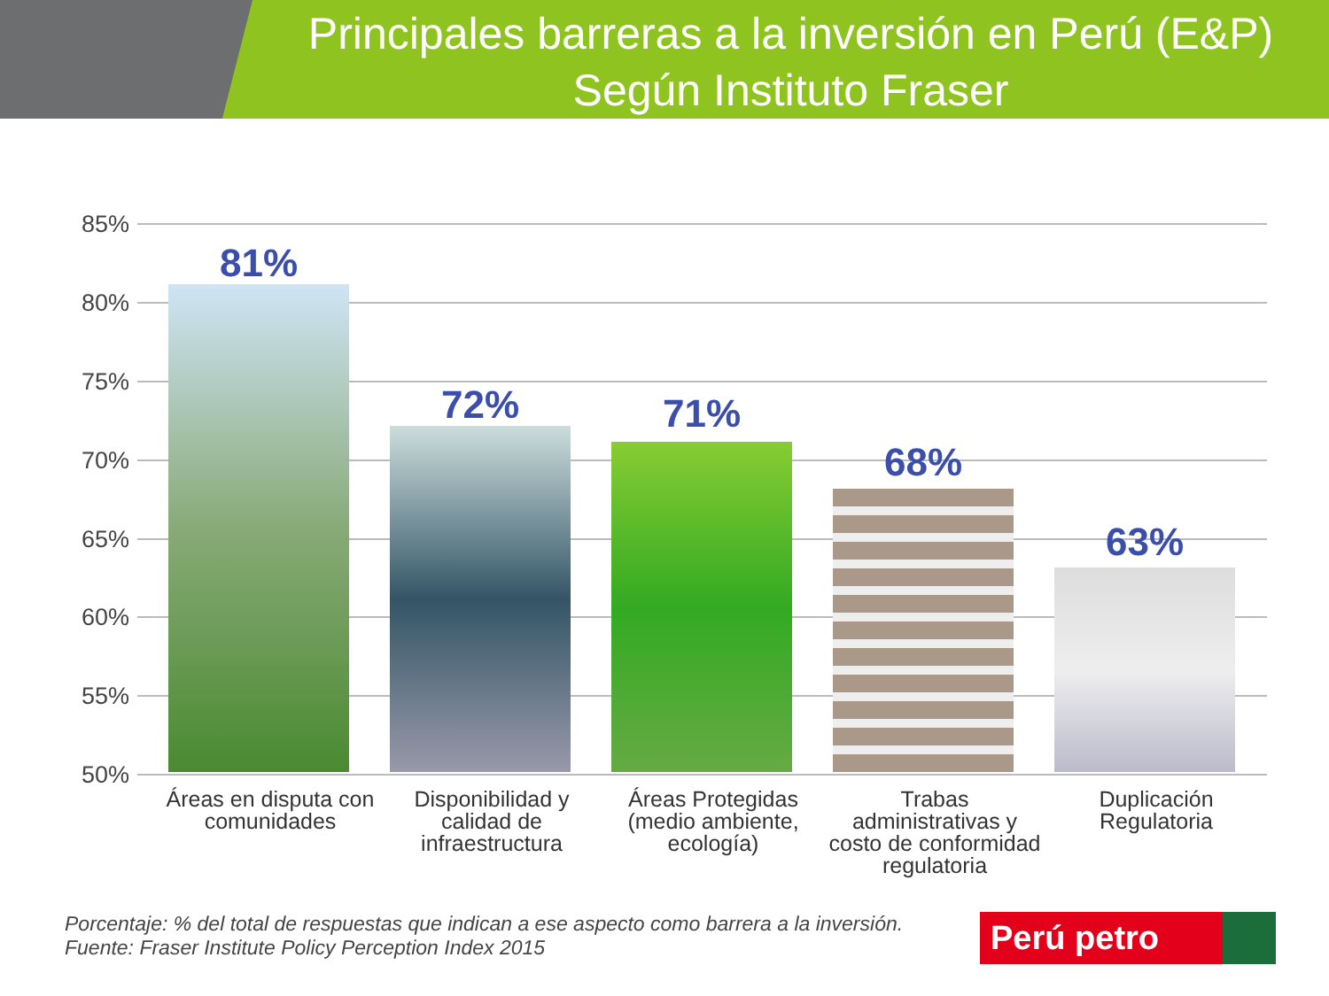Principales barreras a la inversión en Perú (E&P)
Según Instituto Fraser
85%
80%
75%
70%
65%
60%
55%
50%
81%
72% 71%
68%
63%
Áreas en disputa con comunidades
Disponibilidad y calidad de infraestructura
Áreas Protegidas (medio ambiente, ecología)
Trabas administrativas y costo de conformidad regulatoria
Duplicación Regulatoria
Porcentaje: % del total de respuestas que indican a ese aspecto como barrera a la inversión.
Fuente: Fraser Institute Policy Perception Index 2015
Perú petro